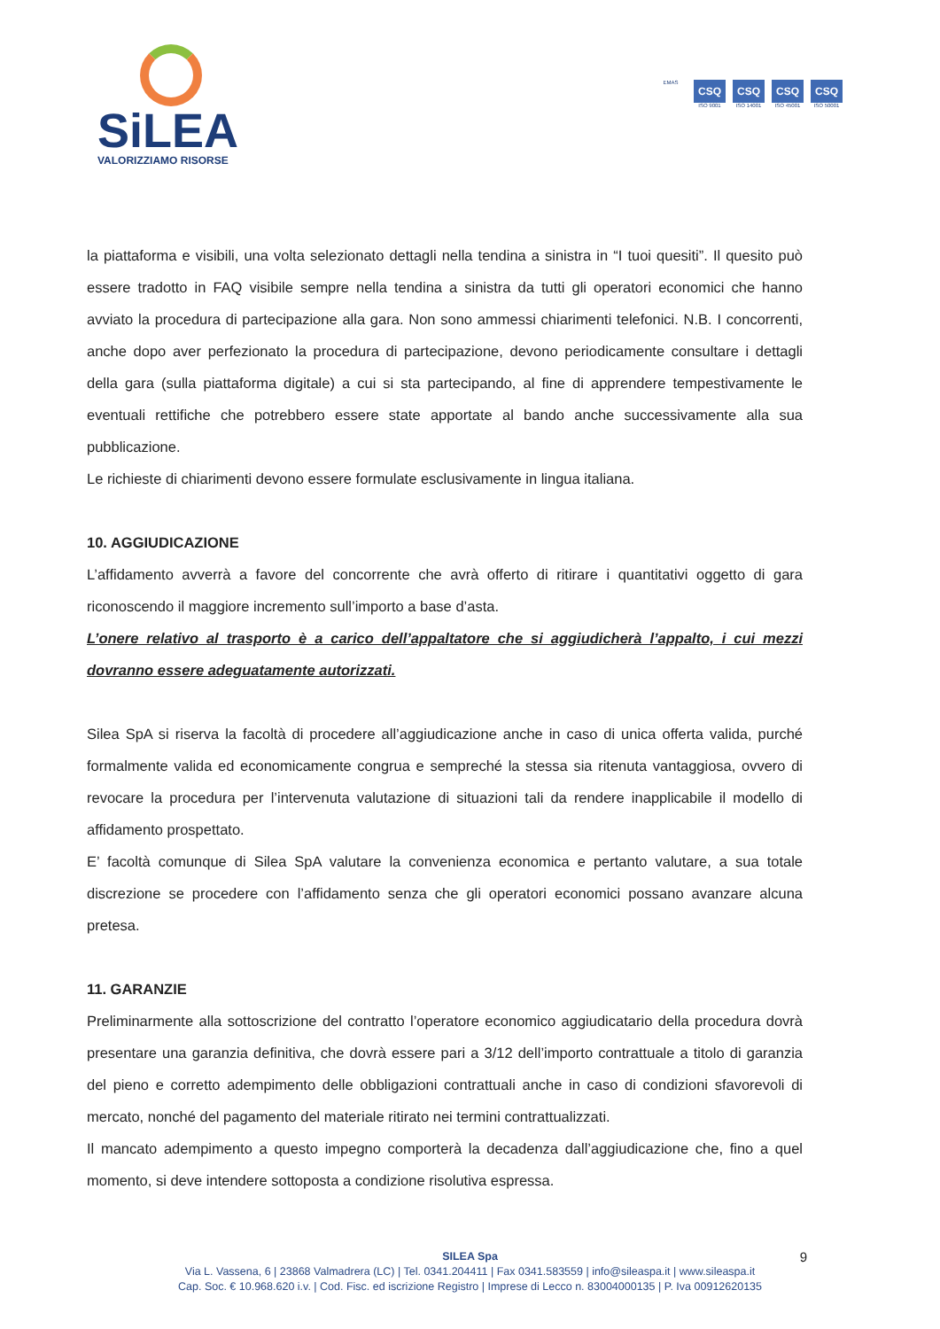SiLEA
VALORIZZIAMO RISORSE
EMAS
CSQ
ISO 9001
CSQ
ISO 14001
CSQ
ISO 45001
CSQ
ISO 50001
la piattaforma e visibili, una volta selezionato dettagli nella tendina a sinistra in “I tuoi quesiti”. Il quesito può essere tradotto in FAQ visibile sempre nella tendina a sinistra da tutti gli operatori economici che hanno avviato la procedura di partecipazione alla gara. Non sono ammessi chiarimenti telefonici. N.B. I concorrenti, anche dopo aver perfezionato la procedura di partecipazione, devono periodicamente consultare i dettagli della gara (sulla piattaforma digitale) a cui si sta partecipando, al fine di apprendere tempestivamente le eventuali rettifiche che potrebbero essere state apportate al bando anche successivamente alla sua pubblicazione.
Le richieste di chiarimenti devono essere formulate esclusivamente in lingua italiana.
10. AGGIUDICAZIONE
L’affidamento avverrà a favore del concorrente che avrà offerto di ritirare i quantitativi oggetto di gara riconoscendo il maggiore incremento sull’importo a base d’asta.
L’onere relativo al trasporto è a carico dell’appaltatore che si aggiudicherà l’appalto, i cui mezzi dovranno essere adeguatamente autorizzati.
Silea SpA si riserva la facoltà di procedere all’aggiudicazione anche in caso di unica offerta valida, purché formalmente valida ed economicamente congrua e sempreché la stessa sia ritenuta vantaggiosa, ovvero di revocare la procedura per l’intervenuta valutazione di situazioni tali da rendere inapplicabile il modello di affidamento prospettato.
E’ facoltà comunque di Silea SpA valutare la convenienza economica e pertanto valutare, a sua totale discrezione se procedere con l’affidamento senza che gli operatori economici possano avanzare alcuna pretesa.
11. GARANZIE
Preliminarmente alla sottoscrizione del contratto l’operatore economico aggiudicatario della procedura dovrà presentare una garanzia definitiva, che dovrà essere pari a 3/12 dell’importo contrattuale a titolo di garanzia del pieno e corretto adempimento delle obbligazioni contrattuali anche in caso di condizioni sfavorevoli di mercato, nonché del pagamento del materiale ritirato nei termini contrattualizzati.
Il mancato adempimento a questo impegno comporterà la decadenza dall’aggiudicazione che, fino a quel momento, si deve intendere sottoposta a condizione risolutiva espressa.
9 SILEA Spa
Via L. Vassena, 6 | 23868 Valmadrera (LC) | Tel. 0341.204411 | Fax 0341.583559 | info@sileaspa.it | www.sileaspa.it
Cap. Soc. € 10.968.620 i.v. | Cod. Fisc. ed iscrizione Registro | Imprese di Lecco n. 83004000135 | P. Iva 00912620135